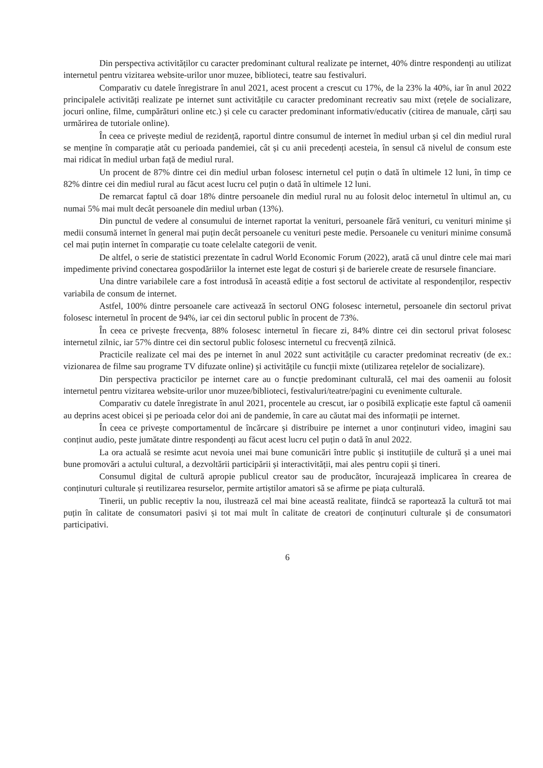Din perspectiva activităților cu caracter predominant cultural realizate pe internet, 40% dintre respondenți au utilizat internetul pentru vizitarea website-urilor unor muzee, biblioteci, teatre sau festivaluri.
Comparativ cu datele înregistrare în anul 2021, acest procent a crescut cu 17%, de la 23% la 40%, iar în anul 2022 principalele activități realizate pe internet sunt activitățile cu caracter predominant recreativ sau mixt (rețele de socializare, jocuri online, filme, cumpărături online etc.) și cele cu caracter predominant informativ/educativ (citirea de manuale, cărți sau urmărirea de tutoriale online).
În ceea ce privește mediul de rezidență, raportul dintre consumul de internet în mediul urban și cel din mediul rural se menține în comparație atât cu perioada pandemiei, cât și cu anii precedenți acesteia, în sensul că nivelul de consum este mai ridicat în mediul urban față de mediul rural.
Un procent de 87% dintre cei din mediul urban folosesc internetul cel puțin o dată în ultimele 12 luni, în timp ce 82% dintre cei din mediul rural au făcut acest lucru cel puțin o dată în ultimele 12 luni.
De remarcat faptul că doar 18% dintre persoanele din mediul rural nu au folosit deloc internetul în ultimul an, cu numai 5% mai mult decât persoanele din mediul urban (13%).
Din punctul de vedere al consumului de internet raportat la venituri, persoanele fără venituri, cu venituri minime și medii consumă internet în general mai puțin decât persoanele cu venituri peste medie. Persoanele cu venituri minime consumă cel mai puțin internet în comparație cu toate celelalte categorii de venit.
De altfel, o serie de statistici prezentate în cadrul World Economic Forum (2022), arată că unul dintre cele mai mari impedimente privind conectarea gospodăriilor la internet este legat de costuri și de barierele create de resursele financiare.
Una dintre variabilele care a fost introdusă în această ediție a fost sectorul de activitate al respondenților, respectiv variabila de consum de internet.
Astfel, 100% dintre persoanele care activează în sectorul ONG folosesc internetul, persoanele din sectorul privat folosesc internetul în procent de 94%, iar cei din sectorul public în procent de 73%.
În ceea ce privește frecvența, 88% folosesc internetul în fiecare zi, 84% dintre cei din sectorul privat folosesc internetul zilnic, iar 57% dintre cei din sectorul public folosesc internetul cu frecvență zilnică.
Practicile realizate cel mai des pe internet în anul 2022 sunt activitățile cu caracter predominat recreativ (de ex.: vizionarea de filme sau programe TV difuzate online) și activitățile cu funcții mixte (utilizarea rețelelor de socializare).
Din perspectiva practicilor pe internet care au o funcție predominant culturală, cel mai des oamenii au folosit internetul pentru vizitarea website-urilor unor muzee/biblioteci, festivaluri/teatre/pagini cu evenimente culturale.
Comparativ cu datele înregistrate în anul 2021, procentele au crescut, iar o posibilă explicație este faptul că oamenii au deprins acest obicei și pe perioada celor doi ani de pandemie, în care au căutat mai des informații pe internet.
În ceea ce privește comportamentul de încărcare și distribuire pe internet a unor conținuturi video, imagini sau conținut audio, peste jumătate dintre respondenți au făcut acest lucru cel puțin o dată în anul 2022.
La ora actuală se resimte acut nevoia unei mai bune comunicări între public și instituțiile de cultură și a unei mai bune promovări a actului cultural, a dezvoltării participării și interactivității, mai ales pentru copii și tineri.
Consumul digital de cultură apropie publicul creator sau de producător, încurajează implicarea în crearea de conținuturi culturale și reutilizarea resurselor, permite artiștilor amatori să se afirme pe piața culturală.
Tinerii, un public receptiv la nou, ilustrează cel mai bine această realitate, fiindcă se raportează la cultură tot mai puțin în calitate de consumatori pasivi și tot mai mult în calitate de creatori de conținuturi culturale și de consumatori participativi.
6